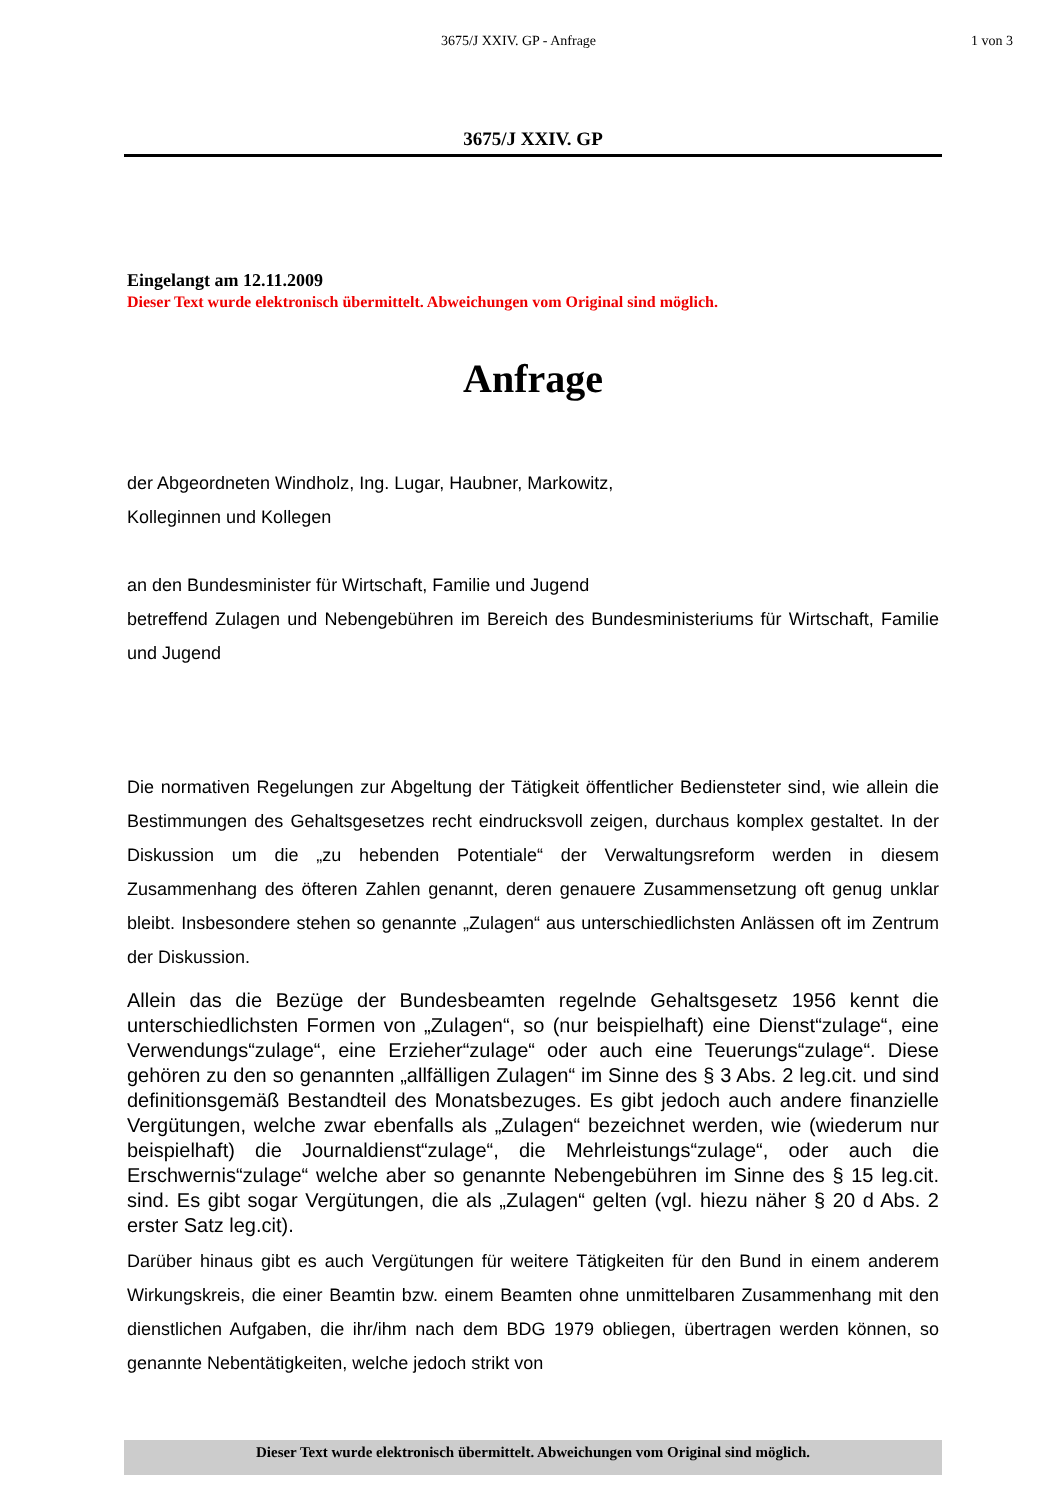3675/J XXIV. GP - Anfrage 1 von 3
3675/J XXIV. GP
Eingelangt am 12.11.2009
Dieser Text wurde elektronisch übermittelt. Abweichungen vom Original sind möglich.
Anfrage
der Abgeordneten Windholz, Ing. Lugar, Haubner, Markowitz,
Kolleginnen und Kollegen
an den Bundesminister für Wirtschaft, Familie und Jugend
betreffend Zulagen und Nebengebühren im Bereich des Bundesministeriums für Wirtschaft, Familie und Jugend
Die normativen Regelungen zur Abgeltung der Tätigkeit öffentlicher Bediensteter sind, wie allein die Bestimmungen des Gehaltsgesetzes recht eindrucksvoll zeigen, durchaus komplex gestaltet. In der Diskussion um die „zu hebenden Potentiale“ der Verwaltungsreform werden in diesem Zusammenhang des öfteren Zahlen genannt, deren genauere Zusammensetzung oft genug unklar bleibt. Insbesondere stehen so genannte „Zulagen“ aus unterschiedlichsten Anlässen oft im Zentrum der Diskussion.
Allein das die Bezüge der Bundesbeamten regelnde Gehaltsgesetz 1956 kennt die unterschiedlichsten Formen von „Zulagen“, so (nur beispielhaft) eine Dienst“zulage“, eine Verwendungs“zulage“, eine Erzieher“zulage“ oder auch eine Teuerungs“zulage“. Diese gehören zu den so genannten „allfälligen Zulagen“ im Sinne des § 3 Abs. 2 leg.cit. und sind definitionsgemäß Bestandteil des Monatsbezuges. Es gibt jedoch auch andere finanzielle Vergütungen, welche zwar ebenfalls als „Zulagen“ bezeichnet werden, wie (wiederum nur beispielhaft) die Journaldienst“zulage“, die Mehrleistungs“zulage“, oder auch die Erschwernis“zulage“ welche aber so genannte Nebengebühren im Sinne des § 15 leg.cit. sind. Es gibt sogar Vergütungen, die als „Zulagen“ gelten (vgl. hiezu näher § 20 d Abs. 2 erster Satz leg.cit).
Darüber hinaus gibt es auch Vergütungen für weitere Tätigkeiten für den Bund in einem anderem Wirkungskreis, die einer Beamtin bzw. einem Beamten ohne unmittelbaren Zusammenhang mit den dienstlichen Aufgaben, die ihr/ihm nach dem BDG 1979 obliegen, übertragen werden können, so genannte Nebentätigkeiten, welche jedoch strikt von
Dieser Text wurde elektronisch übermittelt. Abweichungen vom Original sind möglich.